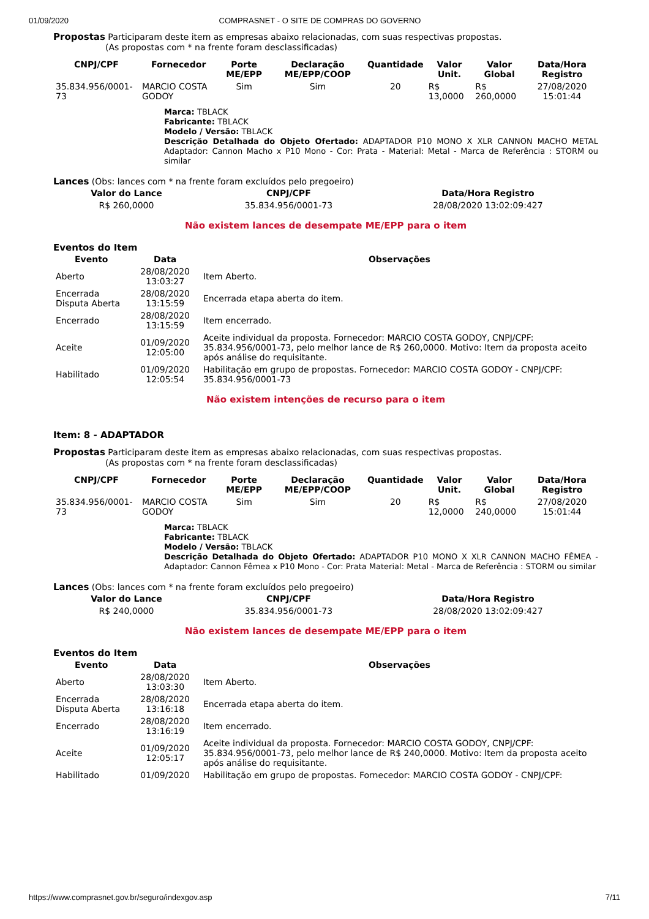01/09/2020 COMPRASNET - O SITE DE COMPRAS DO GOVERNO
Propostas Participaram deste item as empresas abaixo relacionadas, com suas respectivas propostas.
(As propostas com * na frente foram desclassificadas)
| CNPJ/CPF | Fornecedor | Porte ME/EPP | Declaração ME/EPP/COOP | Quantidade | Valor Unit. | Valor Global | Data/Hora Registro |
| --- | --- | --- | --- | --- | --- | --- | --- |
| 35.834.956/0001-73 | MARCIO COSTA GODOY | Sim | Sim | 20 | R$ 13,0000 | R$ 260,0000 | 27/08/2020 15:01:44 |
Marca: TBLACK
Fabricante: TBLACK
Modelo / Versão: TBLACK
Descrição Detalhada do Objeto Ofertado: ADAPTADOR P10 MONO X XLR CANNON MACHO METAL Adaptador: Cannon Macho x P10 Mono - Cor: Prata - Material: Metal - Marca de Referência : STORM ou similar
Lances (Obs: lances com * na frente foram excluídos pelo pregoeiro)
| Valor do Lance | CNPJ/CPF | Data/Hora Registro |
| --- | --- | --- |
| R$ 260,0000 | 35.834.956/0001-73 | 28/08/2020 13:02:09:427 |
Não existem lances de desempate ME/EPP para o item
Eventos do Item
| Evento | Data | Observações |
| --- | --- | --- |
| Aberto | 28/08/2020 13:03:27 | Item Aberto. |
| Encerrada Disputa Aberta | 28/08/2020 13:15:59 | Encerrada etapa aberta do item. |
| Encerrado | 28/08/2020 13:15:59 | Item encerrado. |
| Aceite | 01/09/2020 12:05:00 | Aceite individual da proposta. Fornecedor: MARCIO COSTA GODOY, CNPJ/CPF: 35.834.956/0001-73, pelo melhor lance de R$ 260,0000. Motivo: Item da proposta aceito após análise do requisitante. |
| Habilitado | 01/09/2020 12:05:54 | Habilitação em grupo de propostas. Fornecedor: MARCIO COSTA GODOY - CNPJ/CPF: 35.834.956/0001-73 |
Não existem intenções de recurso para o item
Item: 8 - ADAPTADOR
Propostas Participaram deste item as empresas abaixo relacionadas, com suas respectivas propostas.
(As propostas com * na frente foram desclassificadas)
| CNPJ/CPF | Fornecedor | Porte ME/EPP | Declaração ME/EPP/COOP | Quantidade | Valor Unit. | Valor Global | Data/Hora Registro |
| --- | --- | --- | --- | --- | --- | --- | --- |
| 35.834.956/0001-73 | MARCIO COSTA GODOY | Sim | Sim | 20 | R$ 12,0000 | R$ 240,0000 | 27/08/2020 15:01:44 |
Marca: TBLACK
Fabricante: TBLACK
Modelo / Versão: TBLACK
Descrição Detalhada do Objeto Ofertado: ADAPTADOR P10 MONO X XLR CANNON MACHO FÊMEA - Adaptador: Cannon Fêmea x P10 Mono - Cor: Prata Material: Metal - Marca de Referência : STORM ou similar
Lances (Obs: lances com * na frente foram excluídos pelo pregoeiro)
| Valor do Lance | CNPJ/CPF | Data/Hora Registro |
| --- | --- | --- |
| R$ 240,0000 | 35.834.956/0001-73 | 28/08/2020 13:02:09:427 |
Não existem lances de desempate ME/EPP para o item
Eventos do Item
| Evento | Data | Observações |
| --- | --- | --- |
| Aberto | 28/08/2020 13:03:30 | Item Aberto. |
| Encerrada Disputa Aberta | 28/08/2020 13:16:18 | Encerrada etapa aberta do item. |
| Encerrado | 28/08/2020 13:16:19 | Item encerrado. |
| Aceite | 01/09/2020 12:05:17 | Aceite individual da proposta. Fornecedor: MARCIO COSTA GODOY, CNPJ/CPF: 35.834.956/0001-73, pelo melhor lance de R$ 240,0000. Motivo: Item da proposta aceito após análise do requisitante. |
| Habilitado | 01/09/2020 | Habilitação em grupo de propostas. Fornecedor: MARCIO COSTA GODOY - CNPJ/CPF: |
https://www.comprasnet.gov.br/seguro/indexgov.asp 7/11